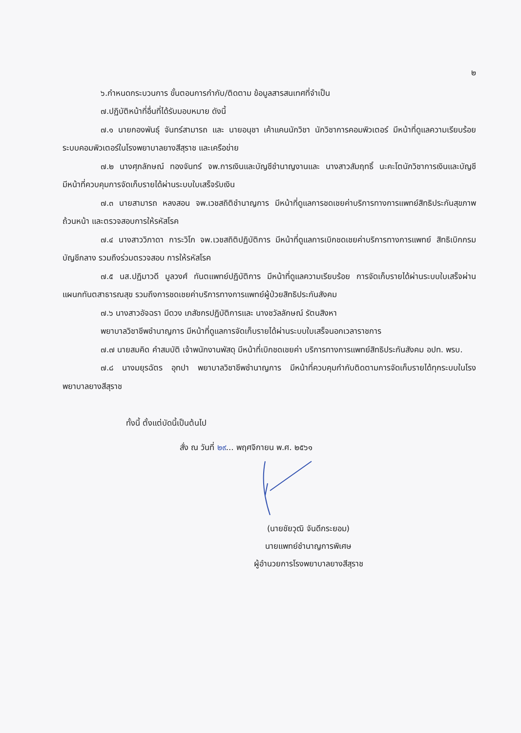๒
๖.กำหนดกระบวนการ ขั้นตอนการกำกับ/ติดตาม ข้อมูลสารสนเทศที่จำเป็น
๗.ปฏิบัติหน้าที่อื่นที่ได้รับมอบหมาย ดังนี้
๗.๑ นายกองพันธุ์ จันทร์สามารถ และ นายอนุชา เค้าแคนนักวิชา นักวิชาการคอมพิวเตอร์ มีหน้าที่ดูแลความเรียบร้อยระบบคอมพิวเตอร์ในโรงพยาบาลยางสีสุราช และเครือข่าย
๗.๒ นางศุภลักษณ์ ทองจันทร์ จพ.การเงินและบัญชีชำนาญงานและ นางสาวสัมฤทธิ์ นะคะโตนักวิชาการเงินและบัญชี มีหน้าที่ควบคุมการจัดเก็บรายได้ผ่านระบบใบเสร็จรับเงิน
๗.๓ นายสามารถ หลงสอน จพ.เวชสถิติชำนาญการ มีหน้าที่ดูแลการชดเชยค่าบริการทางการแพทย์สิทธิประกันสุขภาพถ้วนหน้า และตรวจสอบการให้รหัสโรค
๗.๔ นางสาววิภาดา การะวิโก จพ.เวชสถิติปฏิบัติการ มีหน้าที่ดูแลการเบิกชดเชยค่าบริการทางการแพทย์ สิทธิเบิกกรมบัญชีกลาง รวมถึงร่วมตรวจสอบ การให้รหัสโรค
๗.๕ นส.ปฏิมาวดี มูลวงศ์ ทันตแพทย์ปฏิบัติการ มีหน้าที่ดูแลความเรียบร้อย การจัดเก็บรายได้ผ่านระบบใบเสร็จผ่านแผนกทันตสาธารณสุข รวมถึงการชดเชยค่าบริการทางการแพทย์ผู้ป่วยสิทธิประกันสังคม
๗.๖ นางสาวอัจฉรา มีดวง เภสัชกรปฏิบัติการและ นางชวัลลักษณ์ รัตนสิงหา
พยาบาลวิชาชีพชำนาญการ มีหน้าที่ดูแลการจัดเก็บรายได้ผ่านระบบใบเสร็จนอกเวลาราชการ
๗.๗ นายสมคิด คำสมบัติ เจ้าพนักงานพัสดุ มีหน้าที่เบิกชดเชยค่า บริการทางการแพทย์สิทธิประกันสังคม อปท. พรบ.
๗.๘ นางมยุรฉัตร อุทปา พยาบาลวิชาชีพชำนาญการ มีหน้าที่ควบคุมกำกับติดตามการจัดเก็บรายได้ทุกระบบในโรงพยาบาลยางสีสุราช
ทั้งนี้ ตั้งแต่บัดนี้เป็นต้นไป
สั่ง ณ วันที่ ๒๙... พฤศจิกายน พ.ศ. ๒๕๖๑
(นายชัยวุฒิ จันดีกระยอม)
นายแพทย์ชำนาญการพิเศษ
ผู้อำนวยการโรงพยาบาลยางสีสุราช